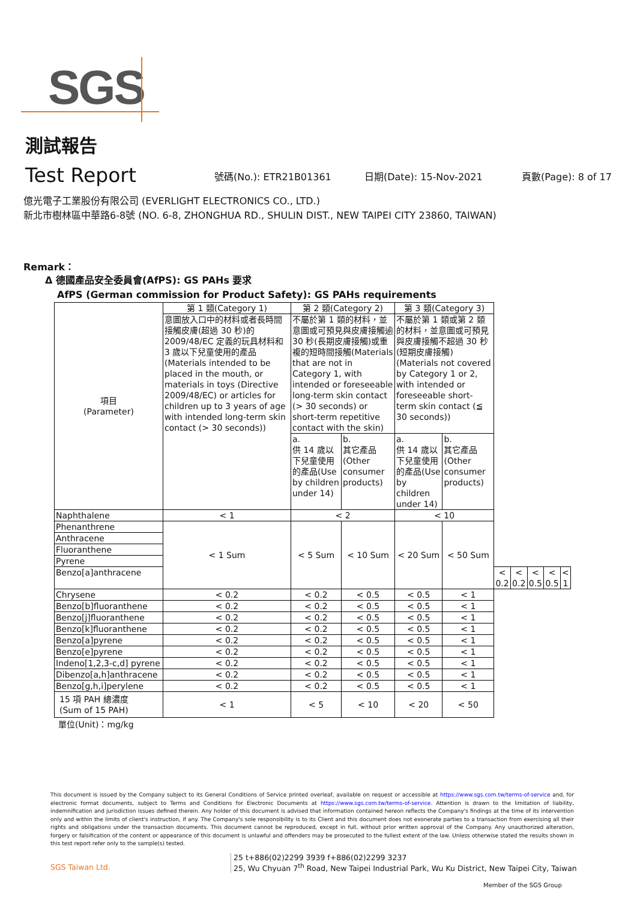SGS
測試報告
Test Report
號碼(No.): ETR21B01361
日期(Date): 15-Nov-2021
頁數(Page): 8 of 17
億光電子工業股份有限公司 (EVERLIGHT ELECTRONICS CO., LTD.)
新北市樹林區中華路6-8號 (NO. 6-8, ZHONGHUA RD., SHULIN DIST., NEW TAIPEI CITY 23860, TAIWAN)
Remark：
Δ 德國產品安全委員會(AfPS): GS PAHs 要求
AfPS (German commission for Product Safety): GS PAHs requirements
| 項目 (Parameter) | 第 1 類(Category 1) | 第 2 類(Category 2) | | 第 3 類(Category 3) | | | | | | |
| --- | --- | --- | --- | --- | --- | --- | --- | --- | --- | --- |
| | 意圖放入口中的材料或者長時間接觸皮膚(超過 30 秒)的 2009/48/EC 定義的玩具材料和 3 歲以下兒童使用的產品(Materials intended to be placed in the mouth, or materials in toys (Directive 2009/48/EC) or articles for children up to 3 years of age with intended long-term skin contact (> 30 seconds)) | 不屬於第 1 類的材料，並意圖或可預見與皮膚接觸逾 30 秒(長期皮膚接觸)或重複的短時間接觸(Materials that are not in Category 1, with intended or foreseeable long-term skin contact (> 30 seconds) or short-term repetitive contact with the skin) | | 不屬於第 1 類或第 2 類的材料，並意圖或可預見與皮膚接觸不超過 30 秒(短期皮膚接觸)(Materials not covered by Category 1 or 2, with intended or foreseeable short-term skin contact (≦ 30 seconds)) | | | | | | |
| | | a. 供 14 歲以下兒童使用的產品(Use by children under 14) | b. 其它產品(Other consumer products) | a. 供 14 歲以下兒童使用的產品(Use by children under 14) | b. 其它產品(Other consumer products) | | | | | |
| Naphthalene | < 1 | < 2 | | < 10 | | | | | | |
| Phenanthrene | < 1 Sum | < 5 Sum | < 10 Sum | < 20 Sum | < 50 Sum | | | | | |
| Anthracene | | | | | | | | | | |
| Fluoranthene | | | | | | | | | | |
| Pyrene | | | | | | | | | | |
| Benzo[a]anthracene | | | | | | < 0.2 | < 0.2 | < 0.5 | < 0.5 | < 1 |
| Chrysene | < 0.2 | < 0.2 | < 0.5 | < 0.5 | < 1 | | | | | |
| Benzo[b]fluoranthene | < 0.2 | < 0.2 | < 0.5 | < 0.5 | < 1 | | | | | |
| Benzo[j]fluoranthene | < 0.2 | < 0.2 | < 0.5 | < 0.5 | < 1 | | | | | |
| Benzo[k]fluoranthene | < 0.2 | < 0.2 | < 0.5 | < 0.5 | < 1 | | | | | |
| Benzo[a]pyrene | < 0.2 | < 0.2 | < 0.5 | < 0.5 | < 1 | | | | | |
| Benzo[e]pyrene | < 0.2 | < 0.2 | < 0.5 | < 0.5 | < 1 | | | | | |
| Indeno[1,2,3-c,d] pyrene | < 0.2 | < 0.2 | < 0.5 | < 0.5 | < 1 | | | | | |
| Dibenzo[a,h]anthracene | < 0.2 | < 0.2 | < 0.5 | < 0.5 | < 1 | | | | | |
| Benzo[g,h,i]perylene | < 0.2 | < 0.2 | < 0.5 | < 0.5 | < 1 | | | | | |
| 15 項 PAH 總濃度 (Sum of 15 PAH) | < 1 | < 5 | < 10 | < 20 | < 50 | | | | | |
單位(Unit)：mg/kg
This document is issued by the Company subject to its General Conditions of Service printed overleaf, available on request or accessible at https://www.sgs.com.tw/terms-of-service and, for electronic format documents, subject to Terms and Conditions for Electronic Documents at https://www.sgs.com.tw/terms-of-service. Attention is drawn to the limitation of liability, indemnification and jurisdiction issues defined therein. Any holder of this document is advised that information contained hereon reflects the Company's findings at the time of its intervention only and within the limits of client's instruction, if any. The Company's sole responsibility is to its Client and this document does not exonerate parties to a transaction from exercising all their rights and obligations under the transaction documents. This document cannot be reproduced, except in full, without prior written approval of the Company. Any unauthorized alteration, forgery or falsification of the content or appearance of this document is unlawful and offenders may be prosecuted to the fullest extent of the law. Unless otherwise stated the results shown in this test report refer only to the sample(s) tested.
SGS Taiwan Ltd.
25 t+886(02)2299 3939 f+886(02)2299 3237
25, Wu Chyuan 7<sup>th</sup> Road, New Taipei Industrial Park, Wu Ku District, New Taipei City, Taiwan
Member of the SGS Group